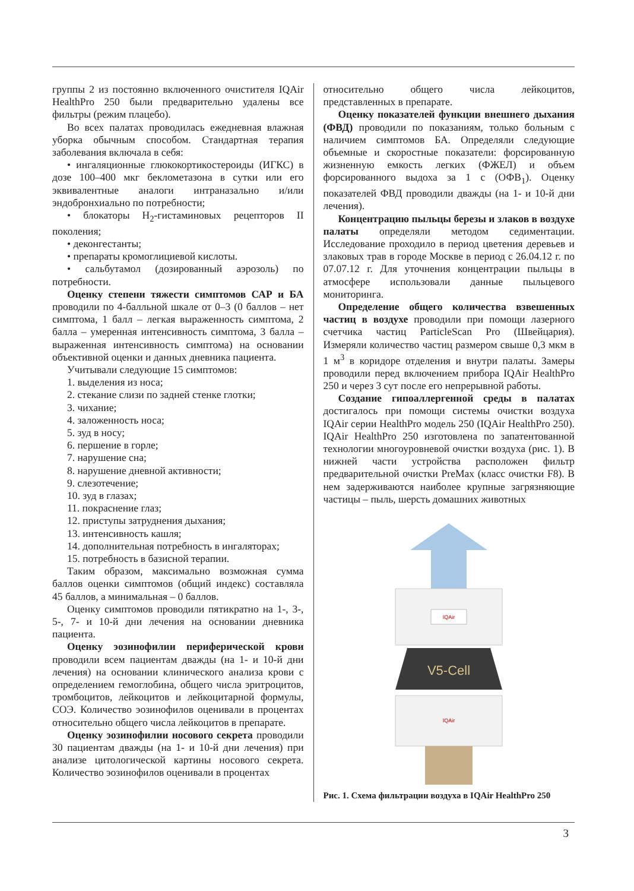группы 2 из постоянно включенного очистителя IQAir HealthPro 250 были предварительно удалены все фильтры (режим плацебо).
Во всех палатах проводилась ежедневная влажная уборка обычным способом. Стандартная терапия заболевания включала в себя:
• ингаляционные глюкокортикостероиды (ИГКС) в дозе 100–400 мкг беклометазона в сутки или его эквивалентные аналоги интраназально и/или эндобронхиально по потребности;
• блокаторы H<sub>2</sub>-гистаминовых рецепторов II поколения;
• деконгестанты;
• препараты кромоглициевой кислоты.
• сальбутамол (дозированный аэрозоль) по потребности.
Оценку степени тяжести симптомов САР и БА проводили по 4-балльной шкале от 0–3 (0 баллов – нет симптома, 1 балл – легкая выраженность симптома, 2 балла – умеренная интенсивность симптома, 3 балла – выраженная интенсивность симптома) на основании объективной оценки и данных дневника пациента.
Учитывали следующие 15 симптомов:
1. выделения из носа;
2. стекание слизи по задней стенке глотки;
3. чихание;
4. заложенность носа;
5. зуд в носу;
6. першение в горле;
7. нарушение сна;
8. нарушение дневной активности;
9. слезотечение;
10. зуд в глазах;
11. покраснение глаз;
12. приступы затруднения дыхания;
13. интенсивность кашля;
14. дополнительная потребность в ингаляторах;
15. потребность в базисной терапии.
Таким образом, максимально возможная сумма баллов оценки симптомов (общий индекс) составляла 45 баллов, а минимальная – 0 баллов.
Оценку симптомов проводили пятикратно на 1-, 3-, 5-, 7- и 10-й дни лечения на основании дневника пациента.
Оценку эозинофилии периферической крови проводили всем пациентам дважды (на 1- и 10-й дни лечения) на основании клинического анализа крови с определением гемоглобина, общего числа эритроцитов, тромбоцитов, лейкоцитов и лейкоцитарной формулы, СОЭ. Количество эозинофилов оценивали в процентах относительно общего числа лейкоцитов в препарате.
Оценку эозинофилии носового секрета проводили 30 пациентам дважды (на 1- и 10-й дни лечения) при анализе цитологической картины носового секрета. Количество эозинофилов оценивали в процентах
относительно общего числа лейкоцитов, представленных в препарате.
Оценку показателей функции внешнего дыхания (ФВД) проводили по показаниям, только больным с наличием симптомов БА. Определяли следующие объемные и скоростные показатели: форсированную жизненную емкость легких (ФЖЕЛ) и объем форсированного выдоха за 1 с (ОФВ<sub>1</sub>). Оценку показателей ФВД проводили дважды (на 1- и 10-й дни лечения).
Концентрацию пыльцы березы и злаков в воздухе палаты определяли методом седиментации. Исследование проходило в период цветения деревьев и злаковых трав в городе Москве в период с 26.04.12 г. по 07.07.12 г. Для уточнения концентрации пыльцы в атмосфере использовали данные пыльцевого мониторинга.
Определение общего количества взвешенных частиц в воздухе проводили при помощи лазерного счетчика частиц ParticleScan Pro (Швейцария). Измеряли количество частиц размером свыше 0,3 мкм в 1 м<sup>3</sup> в коридоре отделения и внутри палаты. Замеры проводили перед включением прибора IQAir HealthPro 250 и через 3 сут после его непрерывной работы.
Создание гипоаллергенной среды в палатах достигалось при помощи системы очистки воздуха IQAir серии HealthPro модель 250 (IQAir HealthPro 250). IQAir HealthPro 250 изготовлена по запатентованной технологии многоуровневой очистки воздуха (рис. 1). В нижней части устройства расположен фильтр предварительной очистки PreMax (класс очистки F8). В нем задерживаются наиболее крупные загрязняющие частицы – пыль, шерсть домашних животных
IQAir
V5-Cell
IQAir
Рис. 1. Схема фильтрации воздуха в IQAir HealthPro 250
3